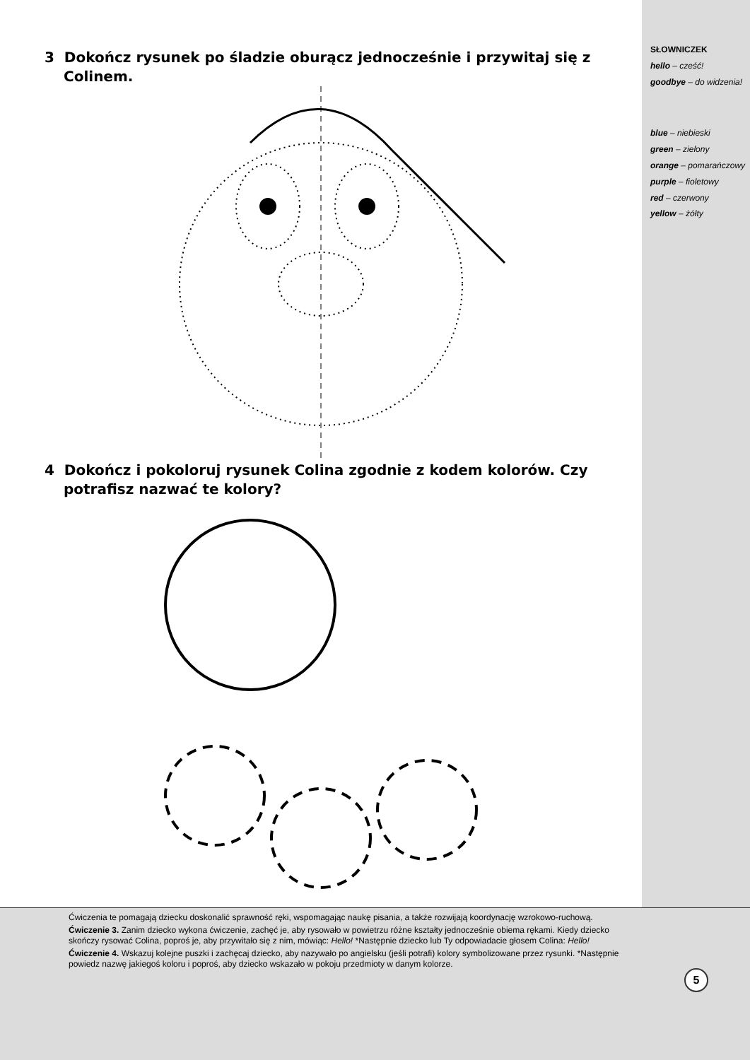3 Dokończ rysunek po śladzie oburącz jednocześnie i przywitaj się z Colinem.
4 Dokończ i pokoloruj rysunek Colina zgodnie z kodem kolorów. Czy potrafisz nazwać te kolory?
SŁOWNICZEK
hello – cześć!
goodbye – do widzenia!
blue – niebieski
green – zielony
orange – pomarańczowy
purple – fioletowy
red – czerwony
yellow – żółty
Ćwiczenia te pomagają dziecku doskonalić sprawność ręki, wspomagając naukę pisania, a także rozwijają koordynację wzrokowo-ruchową.
Ćwiczenie 3. Zanim dziecko wykona ćwiczenie, zachęć je, aby rysowało w powietrzu różne kształty jednocześnie obiema rękami. Kiedy dziecko skończy rysować Colina, poproś je, aby przywitało się z nim, mówiąc: Hello! *Następnie dziecko lub Ty odpowiadacie głosem Colina: Hello!
Ćwiczenie 4. Wskazuj kolejne puszki i zachęcaj dziecko, aby nazywało po angielsku (jeśli potrafi) kolory symbolizowane przez rysunki. *Następnie powiedz nazwę jakiegoś koloru i poproś, aby dziecko wskazało w pokoju przedmioty w danym kolorze.
5